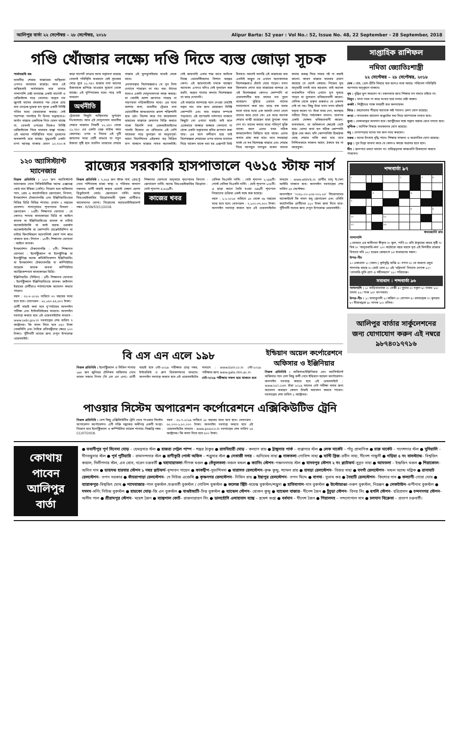আলিপুর বার্তা ২২ সেপ্টেম্বর – ২৮ সেপ্টেম্বর, ২০১৮ Alipur Barta: 52 year : Vol No.: 52, Issue No. 48, 22 September - 28 September, 2018
গণ্ডি খোঁজার লক্ষ্যে দণ্ডি দিতে ব্যস্ত জোড়া সূচক
পার্থসারথি গুহ
ভারতীয় শেয়ার বাজারের অস্থিরতা এখনও অব্যাহত রয়েছে। আর এই অস্থিরতাই অর্থবাজার ধরে রাখার পাশাপাশি চেষ্টা চালাচ্ছে একটা সাপোর্ট ও রেজিস্ট্যান্স গড়ে তোলার। অন্তত গত জুলাই মাসের রমরমার পর থেকে প্রায় মাস দেড়েক-দুয়েক হল সূচক একটি নির্দিষ্ট গণ্ডির মধ্যে ঘোরাফেরা করছে। সেই পরম্পরা পালটায় নি বিগত সপ্তাহতেও। অর্থাৎ বাজার একদিকে নিচে যেমন যাচ্ছে না, তেমনই ওপরের দিকেও নির্দিষ্ট রেজিস্ট্যান্সে গিয়ে বারবার ধাক্কা খাচ্ছে। এই ধরনের পরিস্থিতির মধ্যে দুধরনের অবকাশই রয়ে যাচ্ছে। যুদ্ধংদেহী একটা চাপা আতঙ্ক থাকায় যেমন ১০,৭০০-র কড়া সাপোর্ট ভাঙার আশু সম্ভাবনা রয়েছে তেমনই পরিস্থিতি শুধরালে সেই সূচকের মোড় ঘুরে ১১,৭৫০ হাজার তথা আগের উচ্চতাকে ছাপিয়ে যাওয়ার সুযোগ থেকে যাচ্ছে। এই ঘূর্ণিপাকের মধ্যে পড়ে তাই সাধারণ
অর্থনীতি
ট্রেডাররা কিছুটা অস্থিরতায় ভুগছেন নিঃসন্দেহে। আর এই দোদুল্যমান ভারতীয় শেয়ার বাজারে নিফটি ১১,২৫০ থেকে ১১,৭৫০ এর একটা রেঞ্জ বাউন্ড করে ফেলেছে। ওপর ও নিচের এই দুটি জায়গার মধ্যে যেটি ভাঙবে বা নতুন উচ্চতা সৃষ্টি হবে ততদিন ভারতের শেয়ার বাজার এই ভুলভুলাইয়ার মধ্যেই থেকে যাবে।
এমতাবস্থায় বিশেষজ্ঞরাও যে খুব দিশা দেখাতে পারছেন তা নয়। বরং তাঁদের মধ্যেও একটা দোদুল্যমানতা কাজ করছে। যা মোটেই আশা জাগাতে পারছে না গড়পরতা লগ্নিকারীদের মধ্যে। এর মধ্যে আশার কথা, ভারতীয় ট্রেডার তথা ডোমেস্টিক ফান্ডগুলোর ক্রমশ শক্তিশালী হয়ে ওঠা। বিশেষ করে গত কয়েকমাস ভারতের বাজারে ক্রমাগত বিক্রি করতে থাকা বিদেশি তথা এফআইআইদের পালটা হিসেবে যে প্রতিরোধ এই দেশি সাহেবরা গড়ে তুলছেন তা অভূতপূর্ব। আগে বিদেশিদের এইরকম বড় বিক্রির চাপ থাকলে বাজার নামত অনেকটাই। সেই জায়গাটা এবার শক্ত হাতে আটকে দিচ্ছে ডোমেস্টিকদের বিশাল অঙ্কের কেনা। এই জায়গাতেই চমকে যাচ্ছেন অনেকে। এখনও যদিও সেই মূল্যায়ন শুরু হয়নি, অন্তত খাতায় কলমে বিশেষজ্ঞরা তা করে দেখাননি।
এই বাজারে আন্দাজে বলে দেওয়া মোটেই সম্ভব নয়। তার জন্য প্রয়োজন নির্দিষ্ট কোম্পানি এবং তার বাজার সম্পর্কে পড়াশুনা। এই ব্যাপারটা নর্মদপণে থাকলে কিছুটা তো এগনো যায়ই। তাই বলে একেবারে অক্ষরে অক্ষরে মেলানো না হোক একটা সম্ভাবনার ছবির রূপদান করা যায়। এর বলে বলীয়ান হয়ে তাই বিশেষজ্ঞরা শেয়ারের ওপর তাদের মতামত দিয়ে থাকেন যাকে ধরা হয় এক্সপার্ট ভিউ হিসাবে। আগেই বলেছি এই বাজারের ধার এতটাই অদ্ভুত যে এখানে অনেকসময় বিশেষজ্ঞরাও হোঁচট খেয়ে পড়েন। তখন ফিসফাস শোনা যায় বাজারের অন্দরে যে ওই বিশেষজ্ঞরা কোনও কোম্পানি বা প্রভাবশালীর হয়ে তাদের মত তুলে ধরেছেন। ঘুরিয়ে এভাবে তাদের সমালোচনা করা হয়। ঝড়ে বক মরার মতো মাঝে মধ্যে এক আধটা লেগে গেলে তাদের আর দেখে কে। এর মধ্যে অনেক শেয়ার বাগ্মী রয়েছেন যারা ঠুনকো খবর দেন না। তাদের কথার মধ্যে পরিপূর্ণ যুক্তি থাকে। ফলে এদের খবর সঠিক ফান্ডামেন্টাল ভিত্তিতে হয়ে থাকে। এদের কথার গ্রাহ্য করা যায়। তবে সবজান্তা মার্কা যে সব বিশেষজ্ঞ বাজার এবং শেয়ার নিয়ে আগড়ুম বাগড়ুম বকেন তাদের কথায় গুরুত্ব দিয়ে সময়ে নষ্ট না করাই ভালো। কারণ বাজার বারবার প্রমাণ করেছে সে ডোন্ট কেয়ার। নিজের মুড অনুযায়ী চলাই তার অভ্যেস। তাই অনেক তথাকথিত পণ্ডিত এখানে মুখ থুবড়ে পড়েন বা ভুলভাল ভবিষ্যতবাণী করেন। সেদিক থেকে প্রকৃত গুরুরাও যে একদম নেই তা নয়। কিছু তাঁরা যখন তখন হুটহাট মন্তব্য করেন না। তাঁরা সময় নেন, অবস্থার গভীরে গিয়ে পর্যবেক্ষণ চালান। তারপর একটা মোক্ষম ভবিষ্যতবাণী করেন। বলাবাহুল্য, তা অধিকাংশ ক্ষেত্রেই খেটে যায়। মোদ্দা কথা হল সঠিক কোম্পানি খুঁজে বের করা। যদি কোম্পানিটা ঠিকঠাক বেছে শেয়ার বাকি করা যায় তবে নিশ্চিতভাবে সাফল্য আসে, ঠকতে হয় না অহেতুক।
১২০ অ্যাসিস্ট্যান্ট ম্যানেজার
নিজস্ব প্রতিনিধি : ১২০ জন অ্যাসিস্ট্যান্ট ম্যানেজার নেবে সিকিউরিটিজ অ্যান্ড এক্সচেঞ্জ বোর্ড অব ইন্ডিয়া (সেবি)। নিয়োগ হবে অফিসার পদে, গ্রেড এ ক্যাটেগরিতে জেনারেল, লিগাল, ইনফর্মেশন টেকনোলজি এবং ইঞ্জিনিয়ারিংয়ের বিভিন্ন ডিগ্রি বিভিন্ন শাখায়। প্রথমে ২ বছরের প্রবেশন। শাখানুসারে শূন্যপদের বিবরণ : জেনারেল : ৮৪টি। শিক্ষাগত যোগ্যতা : যে কোনও শাখায় স্নাতকোত্তর ডিগ্রি বা আইনে স্নাতক বা ইঞ্জিনিয়ারিংয়ে স্নাতক বা চার্টার্ড অ্যাকাউন্ট্যান্সি বা কস্ট অ্যান্ড ওয়ার্কস অ্যাকাউন্ট্যান্সি বা কোম্পানি সেক্রেটারিশিপ বা চার্টার্ড ফিনান্সিয়াল অ্যানালিস্ট কোর্স পাশ করে থাকতে হবে। লিগাল : ১৮টি। শিক্ষাগত যোগ্যতা : আইনে স্নাতক।
ইনফর্মেশন টেকনোলজি : ৮টি। শিক্ষাগত যোগ্যতা : ইলেক্ট্রিক্যাল বা ইলেক্ট্রনিক্স বা ইলেক্ট্রনিক্স অ্যান্ড কমিউনিকেশন ইঞ্জিনিয়ারিং বা ইনফর্মেশন টেকনোলজি বা কম্পিউটার সায়েন্সে স্নাতক অথবা কম্পিউটার অ্যাপ্লিকেশনসে স্নাতকোত্তর ডিগ্রি।
ইঞ্জিনিয়ারিং (সিভিল) : ৫টি। শিক্ষাগত যোগ্যতা : ইলেক্ট্রিক্যাল ইঞ্জিনিয়ারিংয়ে স্নাতক। ফাইনাল ইয়ারের প্রার্থীরাও শর্তসাপেক্ষে আবেদন করতে পারেন।
বয়স : ৩১-৮-২০১৮ তারিখে ৩০ বছরের মধ্যে হতে হবে। বেতনক্রম : ২৮,১৫০-৫৫,৬০০ টাকা।
প্রার্থী বাছাই করা হবে দু'পর্যায়ের অনলাইন পরীক্ষা এবং ইন্টারভিউয়ের মাধ্যমে। অনলাইন দরখাস্ত করতে হবে এই ওয়েবসাইটের মাধ্যমে : www.sebi.gov.in দরখাস্তের শেষ তারিখ ৭ অক্টোবর। ফি বাবদ দিতে হবে ৮৫০ টাকা (তফসিলি এবং দৈহিক প্রতিবন্ধীদের ক্ষেত্রে ১০০ টাকা)। খুঁটিনাটি তথ্যের জন্য দেখুন উপরোক্ত ওয়েবসাইট।
রাজ্যের সরকারি হাসপাতালে ৭৬১৫ স্টাফ নার্স
নিজস্ব প্রতিনিধি : ৭,৬১৫ জন স্টাফ নার্স, গ্রেড-টু নেবে পশ্চিমবঙ্গ রাজ্য স্বাস্থ্য ও পরিবার কল্যাণ দফতর। প্রার্থী বাছাই করবে ওয়েস্ট বেঙ্গল হেলথ রিক্রুটমেন্ট বোর্ড। জেনারেল নার্সিং অ্যান্ড মিডওয়াইফারির ডিপ্লোমাধারী পুরুষ প্রার্থীরাও আবেদনের যোগ্য। নিয়োগের অ্যাডভার্টাইজমেন্ট নম্বর : R/SN/53(1)/2018.
শিক্ষাগত যোগ্যতা অনুসারে শূন্যপদের বিন্যাস : জেনারেল নার্সিং অ্যান্ড মিডওয়াইফারির ডিপ্লোমা : মোট শূন্যপদ ৪,৫২৯টি।
কাজের খবর
বেসিক বিএসসি নার্সিং : মোট শূন্যপদ ২,২৯৯টি। পোস্ট বেসিক বিএসসি নার্সিং : মোট শূন্যপদ ১৩৮টি। এ ছাড়া আগে তৈরি হওয়া ৬৪৯টি শূন্যপদে নিয়োগের প্রক্রিয়া একই সঙ্গে শুরু হয়েছে।
বয়স : ১-১-২০১৮ তারিখে ১৮ থেকে ৩৯ বছরের মধ্যে হতে হবে। বেতনক্রম : ৭,১০০-৩৭,৬০০ টাকা। অনলাইন দরখাস্ত করতে হবে এই ওয়েবসাইটের মাধ্যমে : www.wbhrb.in প্রার্থীর চালু ই-মেল আইডি থাকতে হবে। অনলাইন দরখাস্তের শেষ তারিখ ২৬ সেপ্টেম্বর।
অনলাইনে '০০৫১-০০-১০৪-০০২-১৬' শিরোনামের অ্যাকাউন্টে ফি বাবদ শুধু জেনারেল এবং ওবিসি ক্যাটেগরির প্রার্থীদের ২১০ টাকা জমা দিতে হবে। খুঁটিনাটি তথ্যের জন্য দেখুন উপরোক্ত ওয়েবসাইট।
বি এস এন এলে ১৯৮
নিজস্ব প্রতিনিধি : ইলেক্ট্রিক্যাল ও সিভিল শাখায় ১৯৮ জন জুনিয়র টেলিকম অফিসার নেবে ভারত সঞ্চার নিগম (বি এস এন এল)। প্রার্থী বাছাই হবে গেট-২০১৯ পরীক্ষার প্রাপ্ত নম্বর, ইন্টারভিউ ও গ্রুপ ডিসকাশনের মাধ্যমে। অনলাইন দরখাস্ত করতে হবে এই ওয়েবসাইটের মাধ্যমে : www.bsnl.co.in গেট-২০১৯ পরীক্ষার জন্য www.gate.iitm.ac.in
গেট-২০১৯ পরীক্ষায় সফল হয়ে থাকতে হবে
ইন্ডিয়ান অয়েল কর্পোরেশনে অফিসার ও ইঞ্জিনিয়ার
নিজস্ব প্রতিনিধি : অফিসার/ইঞ্জিনিয়ার এবং অ্যাসিস্ট্যান্ট অফিসার পদে বেশ কিছু কর্মী নেবে ইন্ডিয়ান অয়েল কর্পোরেশন। অনলাইন দরখাস্ত করতে হবে এই ওয়েবসাইটে : www.iocl.com যাঁরা ২০১৯ সালের গেট পরীক্ষা বসার জন্য আবেদন করছেন কেবল তাঁরাই আবেদন করতে পারেন। দরখাস্তের শেষ তারিখ ১ অক্টোবর।
পাওয়ার সিস্টেম অপারেশন কর্পোরেশনে এক্সিকিউটিভ ট্রেনি
নিজস্ব প্রতিনিধি : বেশ কিছু এক্সিকিউটিভ ট্রেনি নেবে পাওয়ার সিস্টেম অপারেশন কর্পোরেশন। এটি শক্তি মন্ত্রকের অধীনস্থ একটি সংস্থা। নিয়োগ হবে ইলেক্ট্রিক্যাল ও কম্পিউটার সায়েন্স শাখায়। বিজ্ঞপ্তি নম্বর : CC/07/2018.
বয়স : ৩১-৭-২০১৯ তারিখে ২৮ বছরের মধ্যে হতে হবে। বেতনক্রম : ৬০,০০০-১,৮০,০০০ টাকা। অনলাইন দরখাস্ত করতে হবে এই ওয়েবসাইটের মাধ্যমে : www.posoco.in দরখাস্তের শেষ তারিখ ১৫ অক্টোবর। ফি বাবদ দিতে হবে ৫০০ টাকা।
সাপ্তাহিক রাশিফল
নমিতা জ্যোতিঃশাস্ত্রী
২২ সেপ্টেম্বর – ২৮ সেপ্টেম্বর, ২০১৮
মেষ : স্নেহ, প্রেম-প্রীতি বিষয়ে শুভ হলেও বাধা আছে। পরিবেশ পরিস্থিতি আপনার অনুকূলে থাকবে।
বৃষ : বুদ্ধির ভুল করবেন না। চঞ্চলতার জন্য শিক্ষায় মন বসতে চাইবে না।
মিথুন : মাথা গরম না করে সংযত হয়ে চলার চেষ্টা করুন।
কর্কট : শিল্পীদের পক্ষে সময়টি শুভ ফলদায়ক।
সিংহ : গুহ্যদেশের পীড়ায় অনেকে কষ্ট পাবেন। ভ্রমণ যোগ রয়েছে।
কন্যা : নানারকম ঝামেলা ঝঞ্ঝাটের মধ্য দিয়ে আপনাকে চলতে হবে।
তুলা : বেকারত্বের অবসান হবে। আত্মীয়ের সঙ্গে সম্ভাব বজায় রেখে চলতে হবে।
বৃশ্চিক : আর্থিক বিষয়ে শুভফলের যোগ রয়েছে।
ধনু : লেখাপড়ায় মনের মত ফল লাভ করবেন।
মকর : মনের উৎসাহ বৃদ্ধি পাবে। শিক্ষায় সাফল্য ও অগ্রগতির যোগ রয়েছে।
কুম্ভ : খুব চিন্তা ভাবনা করে যে কোনও কাজে অগ্রসর হতে হবে।
মীন : জলপথে ভ্রমণে যাবেন না। দায়িত্বমূলক কাজগুলি ঠিকমতো করতে পারবেন।
শব্দবার্তা ৯৭
| ১ | | | | ২ | | ৩ | ৪ |
| | | ৫ | | | ৬ | | |
| ৭ | | | | | | | |
| | | | | | ৮ | | ৯ |
| ১০ | | | ১১ | | | | |
| ১২ | | | ১৩ | | | | |
শুভজ্যোতি রায়
পাশাপাশি
১।ভারতে এর স্বাধীনতা স্বীকৃত ৩। ফুল, পাখি ৫। রবি ঠাকুরের অমর সৃষ্টি ৭। বিষ ৮। 'অমৃতবারি-কর' ১০। আঠারো বছর বয়সে মৃত এই মিশরীয় রাজার বিখ্যাত মমি ১২। চক্রের কেন্দ্রাংশ ১৩ সাধারণের মঙ্গল।
উপর–নীচ
১। একাগ্রতা ২। (আল.) কূটবুদ্ধি ব্যক্তি ৪। গণনা ৫। যে অরণ্যে প্রচুর শালগাছ আছে ৬। মেটে তেল ৯। এই 'ভট্টাচার্য' বিখ্যাত লেখক ১০। 'তোমারি-তুমি প্রাণ এ মহীমন্ডলে' ১১। পরিত্যক্ত।
সমাধান : শব্দবার্তা ৯৬
পাশাপাশি : ১। তাড়িতালোক ৩। গোষ্ঠী ৪। তুমার ৬। নকুল ৯। নাকচ ১১। তমসা ১২। পাক ১৩। তৎপরতা।
উপর–নীচ : ১। তামাতুলসী ২। কফিন ৩। গোপাল ৫। রসমাস্তক ৭। কুদরত ৮। সীমাবদ্ধতা ৯। নানক ১০। চলিত।
আলিপুর বার্তার সার্কুলেশনের জন্য যোগাযোগ করুন এই নম্বরে ৯৮৭৪০১৭৭১৬
কোথায় পাবেন আলিপুর বার্তা
● ভবানীপুর পূর্ণ সিনেমা মোড় – হেমন্তদার স্টল ● হাজরা পেট্রল পাম্প – শঙ্কর ঠাকুর ● রাসবিহারী মোড় – কল্যাণ রায় ● ট্রাঙ্গুলার পার্ক – বাপ্পাদার স্টল ● লেক মার্কেট – পাঁচু প্রামাণিক ● চারু মার্কেট – গণেশদার স্টল ● মুদিয়ালি – দীনবন্ধুদার স্টল ● পূর্ব পুটিয়ারি – রামানন্দদার স্টল ● রাণীকুঠি পোস্ট অফিস – শম্ভুদার স্টল ● নেতাজী নগর – অনিমেষ সাহা ● নাকতলা–গোবিন্দ সাহা ● বান্টি ব্রিজ–রবীন সাহা, দীনেশ গাঙ্গুলী ● গড়িয়া ৫ নং বাসস্ট্যান্ড– বিশ্বজিৎ কয়াল, দিলীপদার স্টল, এস বোস, নরেন চক্রবর্তী ● মহামায়াতলা–দীপক মণ্ডল ● তেঁতুলতলা–সজল মন্ডল ● ক্যানিং স্টেশন–পঞ্চাননদার স্টল ● যাদবপুর স্টেশন ২ নং প্ল্যাটফর্ম–সুব্রত সাহা ● আমতলা – ইন্দ্রজিৎ মণ্ডল ● শিরাকোল–অসিত দাস ● ডায়মন্ড হারবার স্টেশন ১ নম্বর প্লাটফর্ম–বৃন্দাবন গায়েন ● কাকদ্বীপ–সুভাশিসদা ● বারাসত রেলস্টেশন–কৃষ্ণ কুন্ডু, শ্যামল রায় ● হাবড়া রেলস্টেশন– বিজয় সাহা ● বনগাঁ রেলস্টেশন– মন্ডল অ্যান্ড মল্লিক ● রানাঘাট রেলস্টেশন– তপন সরকার ● কাঁচরাপাড়া রেলস্টেশন– দে নিউজ এজেন্সি ● কৃষ্ণনগর রেলস্টেশন– নিখিল রায় ● ইছাপুর রেলস্টেশন– তপন মিদ্দে ● বাগদা– সুভাষ কর ● নৈহাটি রেলস্টেশন– কিশোর দাস ● কল্যাণী–গোরা ঘোষ ● ব্যারাকপুর–বিশ্বজিৎ ঘোষ ● শ্যামবাজার–পাল বুকস্টল /চক্রবর্তী বুকস্টল / গোবিন্দ বুকস্টল ● কলেজ স্ট্রিট–মহেন্দ্র বুকস্টল/শম্ভুদা ● হাতিবাগান–দাস বুকস্টল ● উল্টোডাঙা–তরুণ বুকস্টল, নিরঞ্জন ● লেকটাউন–গুপীনাথ বুকস্টল ● দমদম–মর্নিং নিউজ বুকস্টল ● হাডকো মোড়–জি এন বুকস্টল ● বাগুইআটি–চিত্ত বুকস্টল ● ব্যান্ডেল স্টেশন– খোকন কুন্ডু ● ব্যান্ডেল বাজার– দীনেশ জৈন ● চুঁচুড়া স্টেশন– বিনয় সিং ● হুগলি স্টেশন– হরিপ্রসাদ ● চন্দননগর স্টেশন– অসীম পাল ● শ্রীরামপুর স্টেশন– মহেশ জৈন ● ব্যাঙ্কশাল কোর্ট– রাজনারায়ণ সিং ● ডালহৌসি এলাহাবাদ ব্যাঙ্ক – রমেশ গুপ্তা ● বর্ধমান – দীনেশ জৈন ● শিয়ালদহ – নন্দগোপাল দাস ● চলমান বিক্রেতা – প্রতাপ চক্রবর্তী।